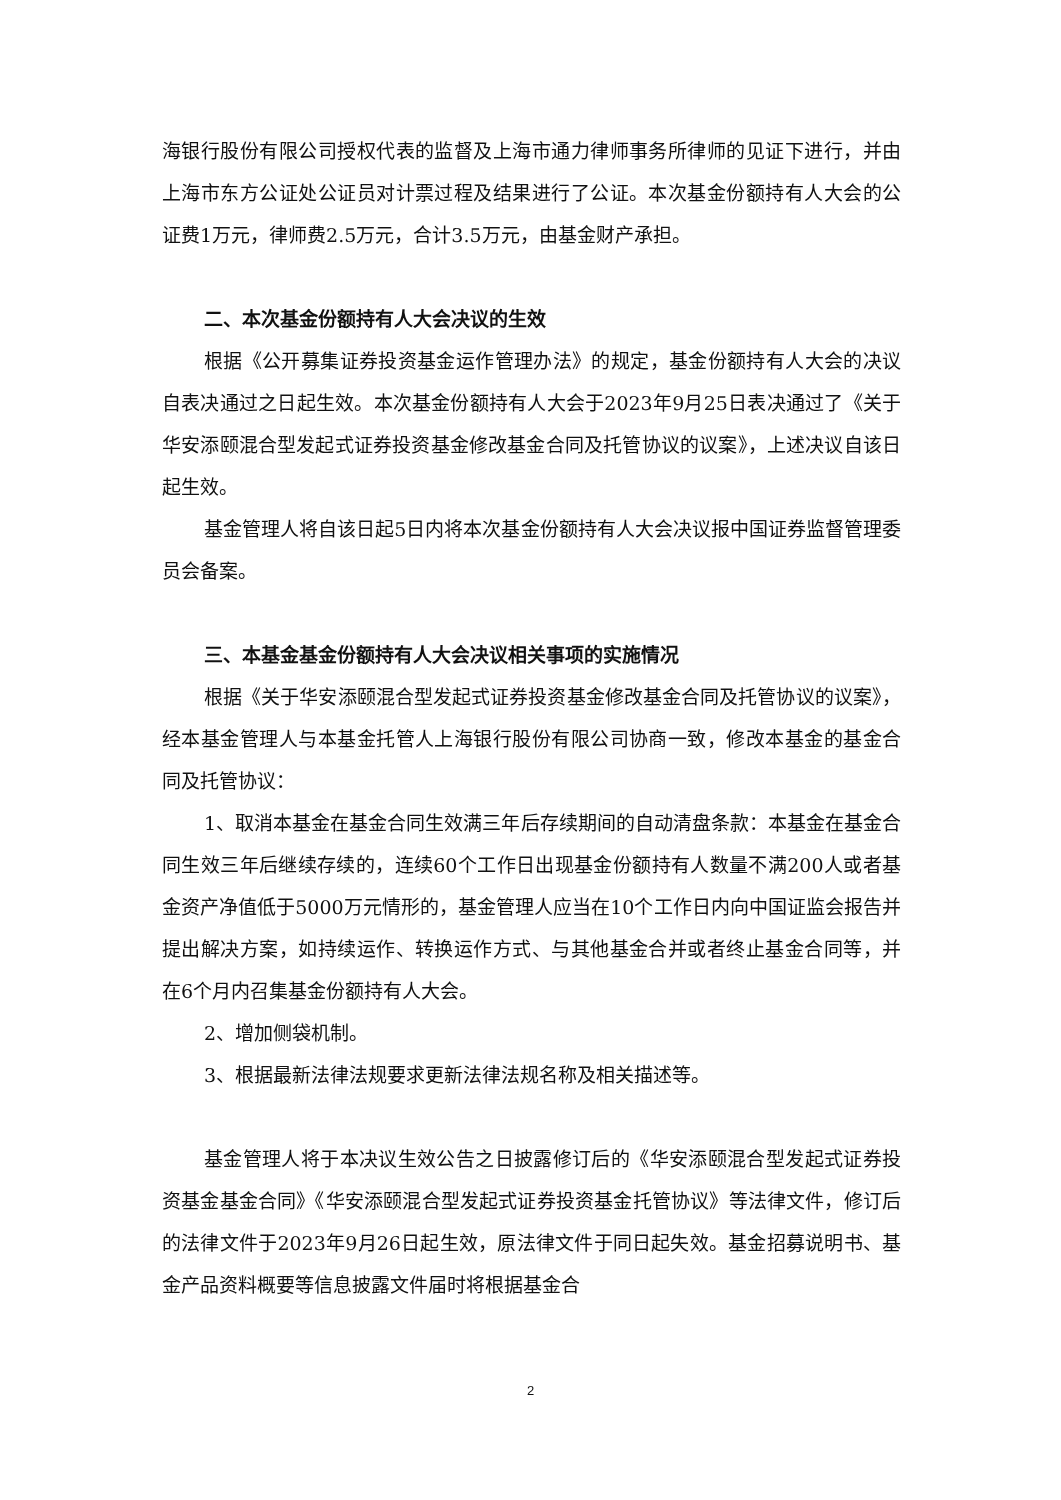海银行股份有限公司授权代表的监督及上海市通力律师事务所律师的见证下进行，并由上海市东方公证处公证员对计票过程及结果进行了公证。本次基金份额持有人大会的公证费1万元，律师费2.5万元，合计3.5万元，由基金财产承担。
二、本次基金份额持有人大会决议的生效
根据《公开募集证券投资基金运作管理办法》的规定，基金份额持有人大会的决议自表决通过之日起生效。本次基金份额持有人大会于2023年9月25日表决通过了《关于华安添颐混合型发起式证券投资基金修改基金合同及托管协议的议案》，上述决议自该日起生效。
基金管理人将自该日起5日内将本次基金份额持有人大会决议报中国证券监督管理委员会备案。
三、本基金基金份额持有人大会决议相关事项的实施情况
根据《关于华安添颐混合型发起式证券投资基金修改基金合同及托管协议的议案》，经本基金管理人与本基金托管人上海银行股份有限公司协商一致，修改本基金的基金合同及托管协议：
1、取消本基金在基金合同生效满三年后存续期间的自动清盘条款：本基金在基金合同生效三年后继续存续的，连续60个工作日出现基金份额持有人数量不满200人或者基金资产净值低于5000万元情形的，基金管理人应当在10个工作日内向中国证监会报告并提出解决方案，如持续运作、转换运作方式、与其他基金合并或者终止基金合同等，并在6个月内召集基金份额持有人大会。
2、增加侧袋机制。
3、根据最新法律法规要求更新法律法规名称及相关描述等。
基金管理人将于本决议生效公告之日披露修订后的《华安添颐混合型发起式证券投资基金基金合同》《华安添颐混合型发起式证券投资基金托管协议》等法律文件，修订后的法律文件于2023年9月26日起生效，原法律文件于同日起失效。基金招募说明书、基金产品资料概要等信息披露文件届时将根据基金合
2